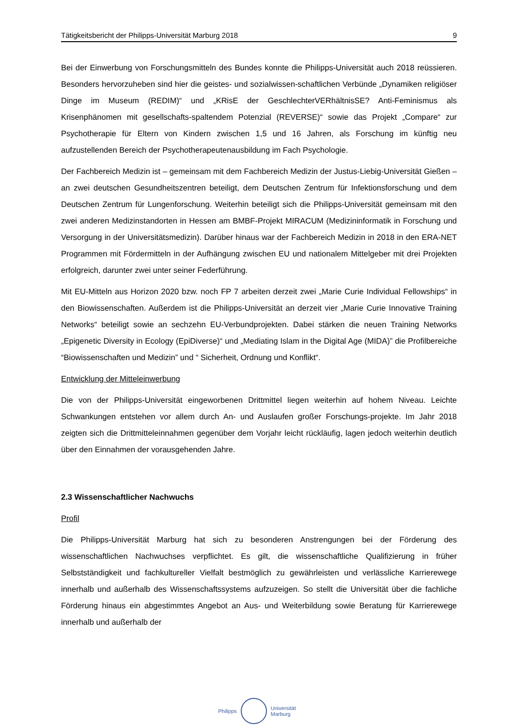Tätigkeitsbericht der Philipps-Universität Marburg 2018 9
Bei der Einwerbung von Forschungsmitteln des Bundes konnte die Philipps-Universität auch 2018 reüssieren. Besonders hervorzuheben sind hier die geistes- und sozialwissen-schaftlichen Verbünde „Dynamiken religiöser Dinge im Museum (REDIM)“ und „KRisE der GeschlechterVERhältnisSE? Anti-Feminismus als Krisenphänomen mit gesellschafts-spaltendem Potenzial (REVERSE)“ sowie das Projekt „Compare“ zur Psychotherapie für Eltern von Kindern zwischen 1,5 und 16 Jahren, als Forschung im künftig neu aufzustellenden Bereich der Psychotherapeutenausbildung im Fach Psychologie.
Der Fachbereich Medizin ist – gemeinsam mit dem Fachbereich Medizin der Justus-Liebig-Universität Gießen – an zwei deutschen Gesundheitszentren beteiligt, dem Deutschen Zentrum für Infektionsforschung und dem Deutschen Zentrum für Lungenforschung. Weiterhin beteiligt sich die Philipps-Universität gemeinsam mit den zwei anderen Medizinstandorten in Hessen am BMBF-Projekt MIRACUM (Medizininformatik in Forschung und Versorgung in der Universitätsmedizin). Darüber hinaus war der Fachbereich Medizin in 2018 in den ERA-NET Programmen mit Fördermitteln in der Aufhängung zwischen EU und nationalem Mittelgeber mit drei Projekten erfolgreich, darunter zwei unter seiner Federführung.
Mit EU-Mitteln aus Horizon 2020 bzw. noch FP 7 arbeiten derzeit zwei „Marie Curie Individual Fellowships“ in den Biowissenschaften. Außerdem ist die Philipps-Universität an derzeit vier „Marie Curie Innovative Training Networks“ beteiligt sowie an sechzehn EU-Verbundprojekten. Dabei stärken die neuen Training Networks „Epigenetic Diversity in Ecology (EpiDiverse)“ und „Mediating Islam in the Digital Age (MIDA)” die Profilbereiche “Biowissenschaften und Medizin” und “ Sicherheit, Ordnung und Konflikt“.
Entwicklung der Mitteleinwerbung
Die von der Philipps-Universität eingeworbenen Drittmittel liegen weiterhin auf hohem Niveau. Leichte Schwankungen entstehen vor allem durch An- und Auslaufen großer Forschungs-projekte. Im Jahr 2018 zeigten sich die Drittmitteleinnahmen gegenüber dem Vorjahr leicht rückläufig, lagen jedoch weiterhin deutlich über den Einnahmen der vorausgehenden Jahre.
2.3 Wissenschaftlicher Nachwuchs
Profil
Die Philipps-Universität Marburg hat sich zu besonderen Anstrengungen bei der Förderung des wissenschaftlichen Nachwuchses verpflichtet. Es gilt, die wissenschaftliche Qualifizierung in früher Selbstständigkeit und fachkultureller Vielfalt bestmöglich zu gewährleisten und verlässliche Karrierewege innerhalb und außerhalb des Wissenschaftssystems aufzuzeigen. So stellt die Universität über die fachliche Förderung hinaus ein abgestimmtes Angebot an Aus- und Weiterbildung sowie Beratung für Karrierewege innerhalb und außerhalb der
Philipps
Universität
Marburg